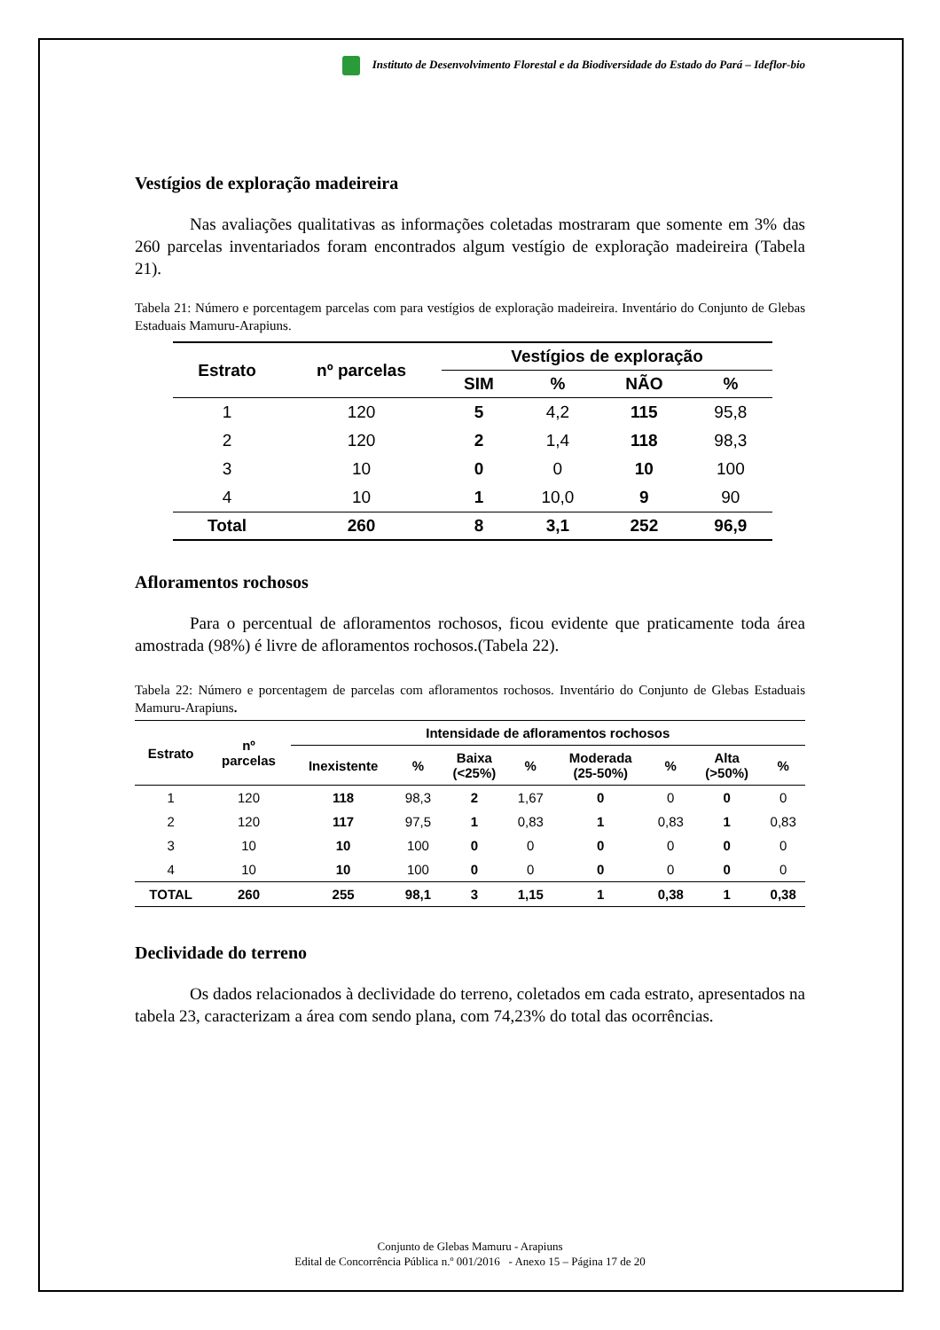Instituto de Desenvolvimento Florestal e da Biodiversidade do Estado do Pará – Ideflor-bio
Vestígios de exploração madeireira
Nas avaliações qualitativas as informações coletadas mostraram que somente em 3% das 260 parcelas inventariados foram encontrados algum vestígio de exploração madeireira (Tabela 21).
Tabela 21: Número e porcentagem parcelas com para vestígios de exploração madeireira. Inventário do Conjunto de Glebas Estaduais Mamuru-Arapiuns.
| Estrato | nº parcelas | Vestígios de exploração | | | |
| --- | --- | --- | --- | --- | --- |
| | | SIM | % | NÃO | % |
| 1 | 120 | 5 | 4,2 | 115 | 95,8 |
| 2 | 120 | 2 | 1,4 | 118 | 98,3 |
| 3 | 10 | 0 | 0 | 10 | 100 |
| 4 | 10 | 1 | 10,0 | 9 | 90 |
| Total | 260 | 8 | 3,1 | 252 | 96,9 |
Afloramentos rochosos
Para o percentual de afloramentos rochosos, ficou evidente que praticamente toda área amostrada (98%) é livre de afloramentos rochosos.(Tabela 22).
Tabela 22: Número e porcentagem de parcelas com afloramentos rochosos. Inventário do Conjunto de Glebas Estaduais Mamuru-Arapiuns.
| Estrato | nº parcelas | Intensidade de afloramentos rochosos | | | | | | | |
| --- | --- | --- | --- | --- | --- | --- | --- | --- | --- |
| | | Inexistente | % | Baixa (<25%) | % | Moderada (25-50%) | % | Alta (>50%) | % |
| 1 | 120 | 118 | 98,3 | 2 | 1,67 | 0 | 0 | 0 | 0 |
| 2 | 120 | 117 | 97,5 | 1 | 0,83 | 1 | 0,83 | 1 | 0,83 |
| 3 | 10 | 10 | 100 | 0 | 0 | 0 | 0 | 0 | 0 |
| 4 | 10 | 10 | 100 | 0 | 0 | 0 | 0 | 0 | 0 |
| TOTAL | 260 | 255 | 98,1 | 3 | 1,15 | 1 | 0,38 | 1 | 0,38 |
Declividade do terreno
Os dados relacionados à declividade do terreno, coletados em cada estrato, apresentados na tabela 23, caracterizam a área com sendo plana, com 74,23% do total das ocorrências.
Conjunto de Glebas Mamuru - Arapiuns
Edital de Concorrência Pública n.º 001/2016 - Anexo 15 – Página 17 de 20